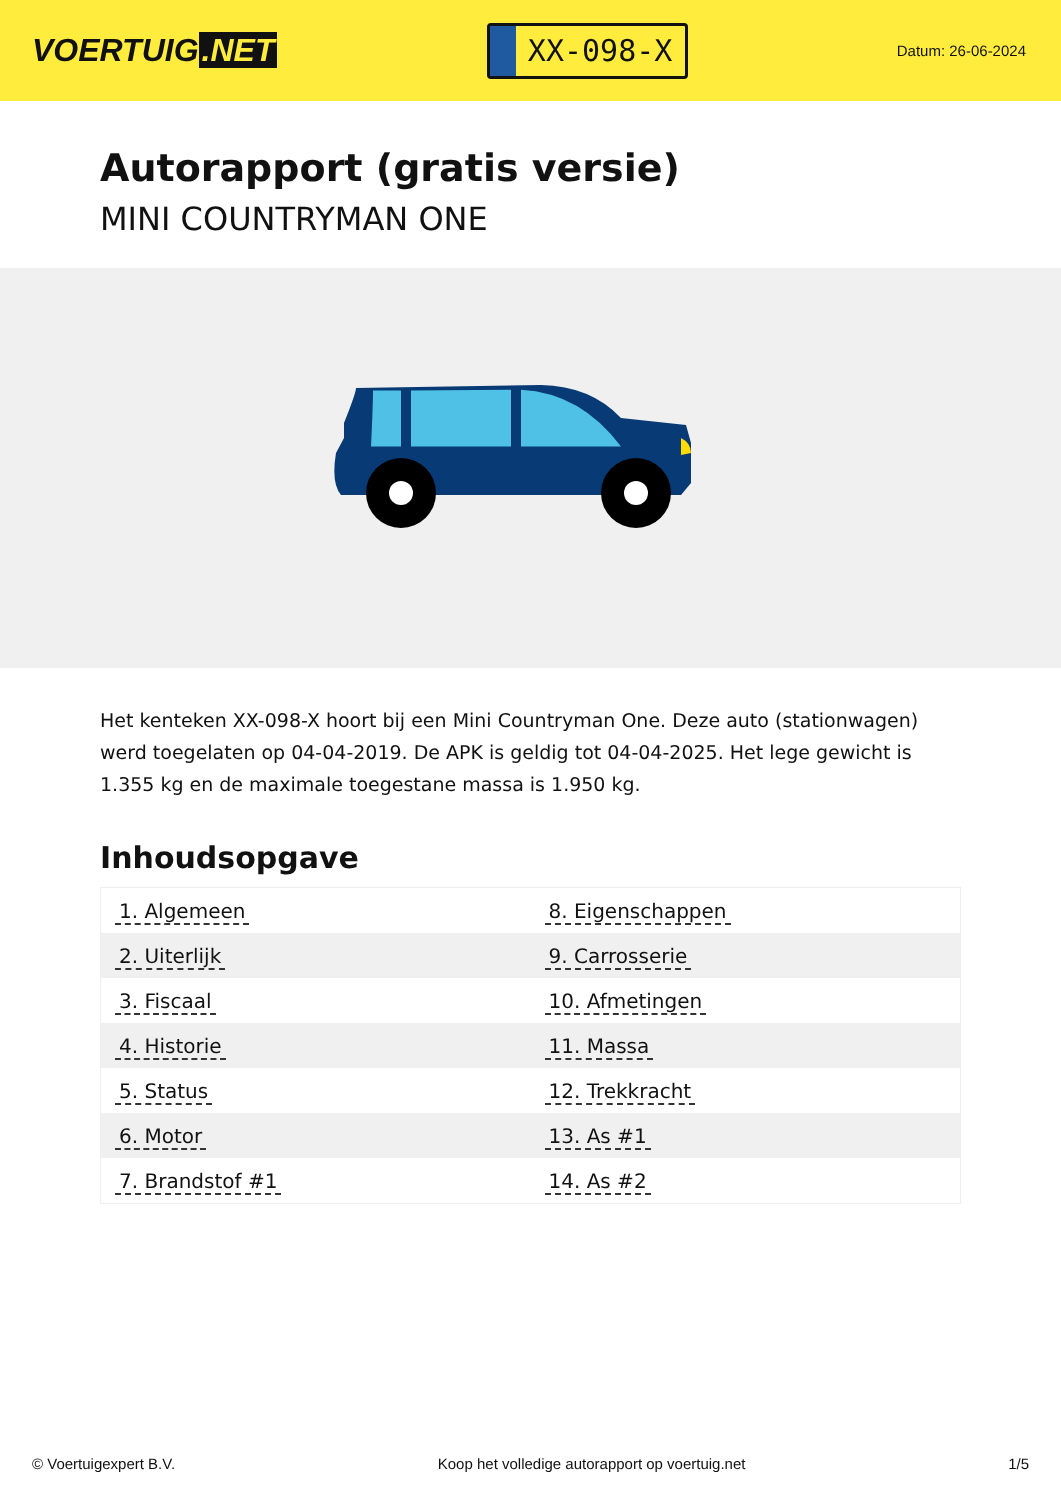VOERTUIG.NET
XX-098-X
Datum: 26-06-2024
Autorapport (gratis versie)
MINI COUNTRYMAN ONE
Het kenteken XX-098-X hoort bij een Mini Countryman One. Deze auto (stationwagen) werd toegelaten op 04-04-2019. De APK is geldig tot 04-04-2025. Het lege gewicht is 1.355 kg en de maximale toegestane massa is 1.950 kg.
Inhoudsopgave
| 1. Algemeen | 8. Eigenschappen |
| 2. Uiterlijk | 9. Carrosserie |
| 3. Fiscaal | 10. Afmetingen |
| 4. Historie | 11. Massa |
| 5. Status | 12. Trekkracht |
| 6. Motor | 13. As #1 |
| 7. Brandstof #1 | 14. As #2 |
© Voertuigexpert B.V. Koop het volledige autorapport op voertuig.net 1/5